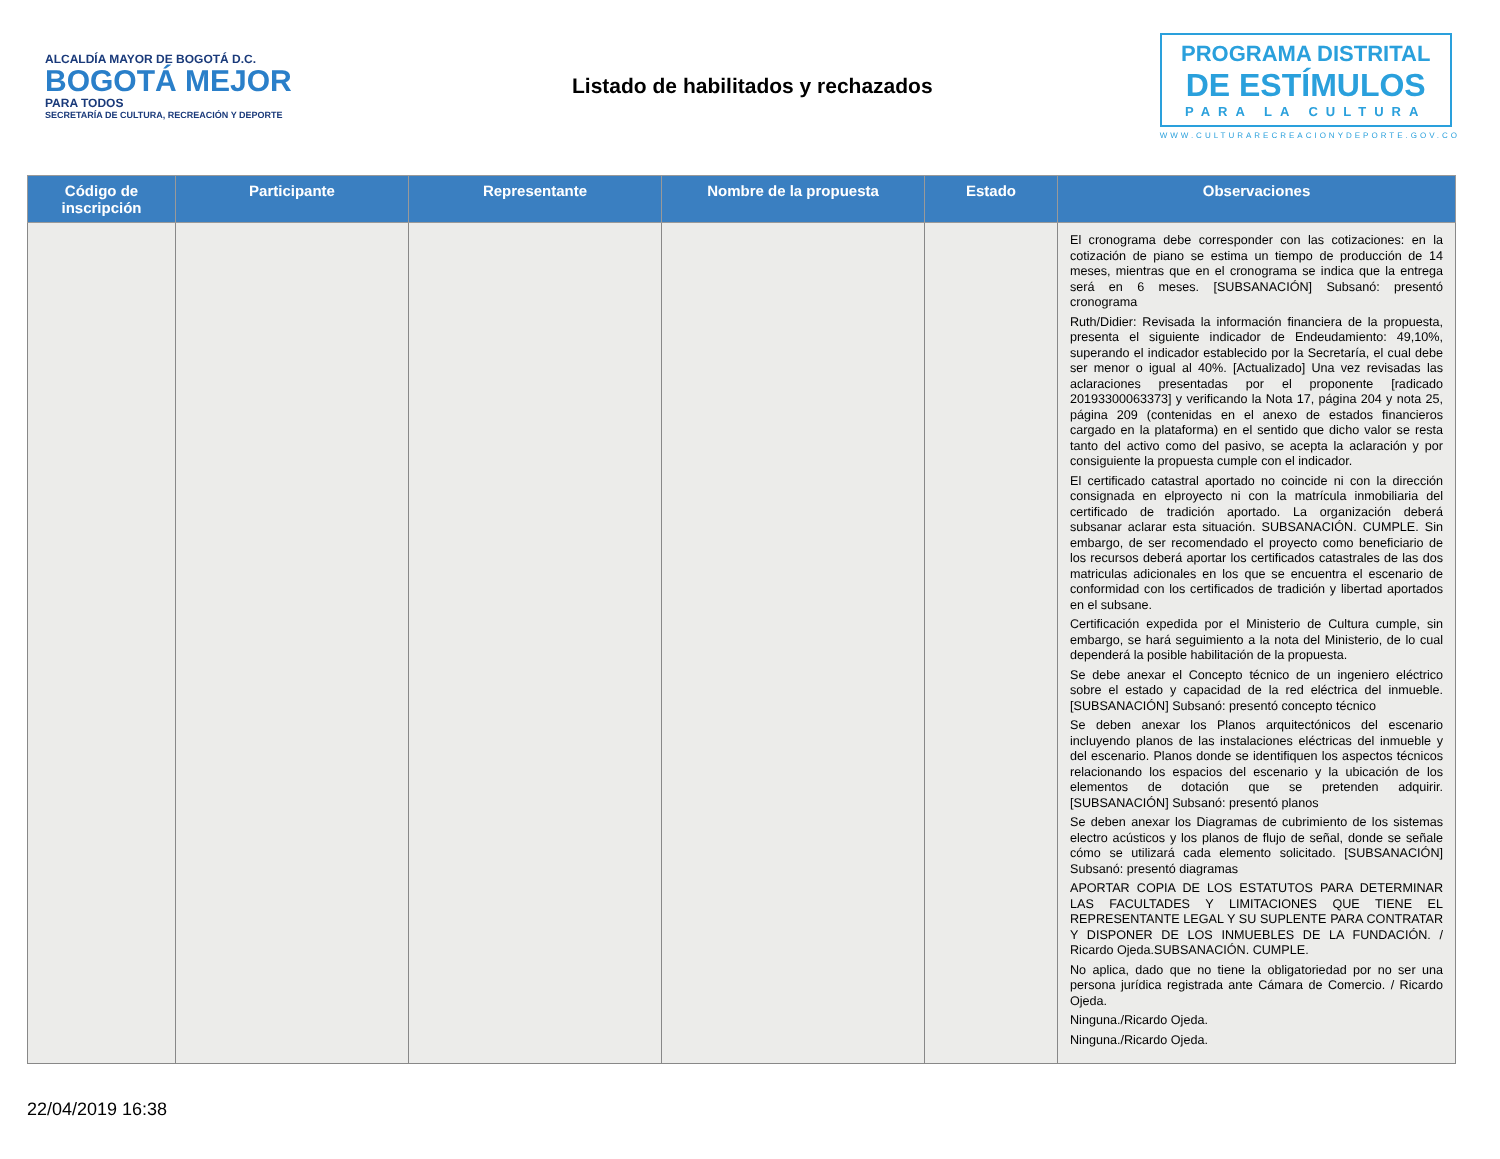ALCALDÍA MAYOR DE BOGOTÁ D.C.
BOGOTÁ MEJOR
PARA TODOS
SECRETARÍA DE CULTURA, RECREACIÓN Y DEPORTE
Listado de habilitados y rechazados
PROGRAMA DISTRITAL
DE ESTÍMULOS
PARA LA CULTURA
WWW.CULTURARECREACIONYDEPORTE.GOV.CO
| Código de inscripción | Participante | Representante | Nombre de la propuesta | Estado | Observaciones |
| --- | --- | --- | --- | --- | --- |
| | | | | | El cronograma debe corresponder con las cotizaciones: en la cotización de piano se estima un tiempo de producción de 14 meses, mientras que en el cronograma se indica que la entrega será en 6 meses. [SUBSANACIÓN] Subsanó: presentó cronograma Ruth/Didier: Revisada la información financiera de la propuesta, presenta el siguiente indicador de Endeudamiento: 49,10%, superando el indicador establecido por la Secretaría, el cual debe ser menor o igual al 40%. [Actualizado] Una vez revisadas las aclaraciones presentadas por el proponente [radicado 20193300063373] y verificando la Nota 17, página 204 y nota 25, página 209 (contenidas en el anexo de estados financieros cargado en la plataforma) en el sentido que dicho valor se resta tanto del activo como del pasivo, se acepta la aclaración y por consiguiente la propuesta cumple con el indicador. El certificado catastral aportado no coincide ni con la dirección consignada en elproyecto ni con la matrícula inmobiliaria del certificado de tradición aportado. La organización deberá subsanar aclarar esta situación. SUBSANACIÓN. CUMPLE. Sin embargo, de ser recomendado el proyecto como beneficiario de los recursos deberá aportar los certificados catastrales de las dos matriculas adicionales en los que se encuentra el escenario de conformidad con los certificados de tradición y libertad aportados en el subsane. Certificación expedida por el Ministerio de Cultura cumple, sin embargo, se hará seguimiento a la nota del Ministerio, de lo cual dependerá la posible habilitación de la propuesta. Se debe anexar el Concepto técnico de un ingeniero eléctrico sobre el estado y capacidad de la red eléctrica del inmueble. [SUBSANACIÓN] Subsanó: presentó concepto técnico Se deben anexar los Planos arquitectónicos del escenario incluyendo planos de las instalaciones eléctricas del inmueble y del escenario. Planos donde se identifiquen los aspectos técnicos relacionando los espacios del escenario y la ubicación de los elementos de dotación que se pretenden adquirir. [SUBSANACIÓN] Subsanó: presentó planos Se deben anexar los Diagramas de cubrimiento de los sistemas electro acústicos y los planos de flujo de señal, donde se señale cómo se utilizará cada elemento solicitado. [SUBSANACIÓN] Subsanó: presentó diagramas APORTAR COPIA DE LOS ESTATUTOS PARA DETERMINAR LAS FACULTADES Y LIMITACIONES QUE TIENE EL REPRESENTANTE LEGAL Y SU SUPLENTE PARA CONTRATAR Y DISPONER DE LOS INMUEBLES DE LA FUNDACIÓN. / Ricardo Ojeda.SUBSANACIÓN. CUMPLE. No aplica, dado que no tiene la obligatoriedad por no ser una persona jurídica registrada ante Cámara de Comercio. / Ricardo Ojeda. Ninguna./Ricardo Ojeda. Ninguna./Ricardo Ojeda. |
22/04/2019 16:38